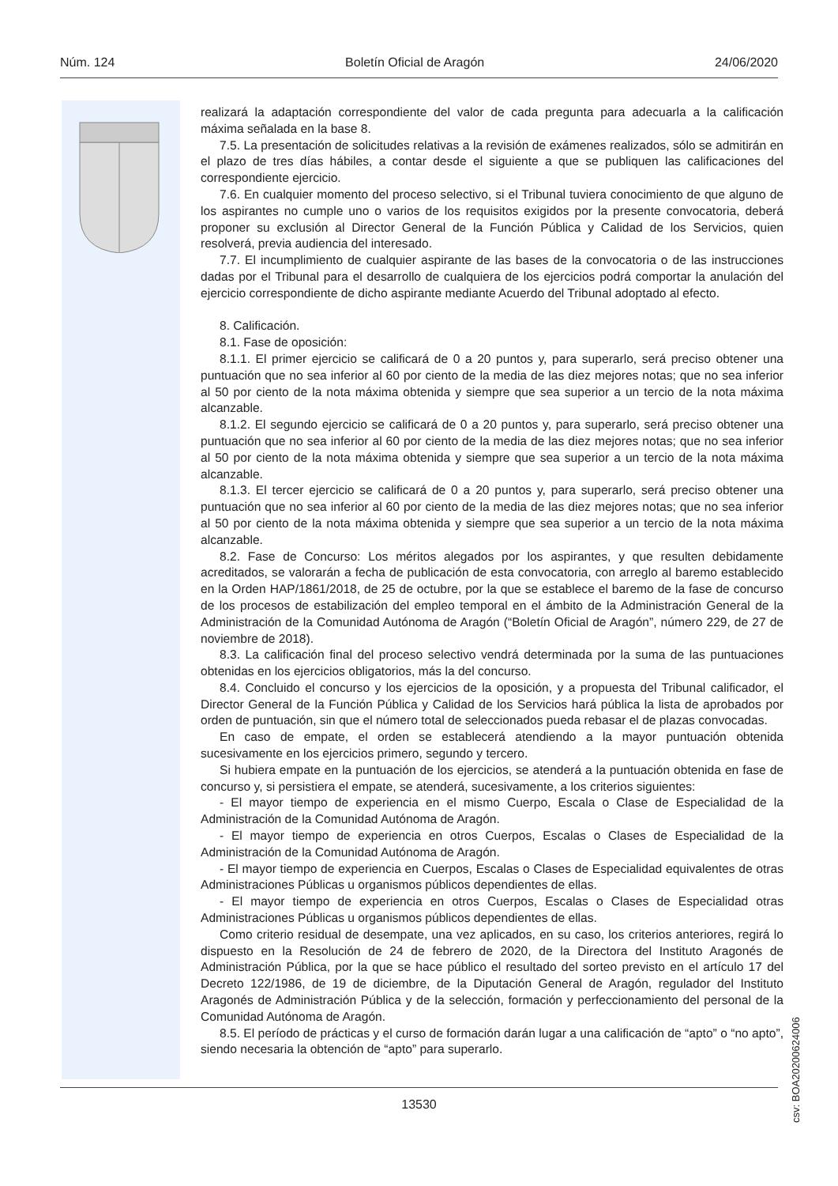Núm. 124 Boletín Oficial de Aragón 24/06/2020
realizará la adaptación correspondiente del valor de cada pregunta para adecuarla a la calificación máxima señalada en la base 8.
7.5. La presentación de solicitudes relativas a la revisión de exámenes realizados, sólo se admitirán en el plazo de tres días hábiles, a contar desde el siguiente a que se publiquen las calificaciones del correspondiente ejercicio.
7.6. En cualquier momento del proceso selectivo, si el Tribunal tuviera conocimiento de que alguno de los aspirantes no cumple uno o varios de los requisitos exigidos por la presente convocatoria, deberá proponer su exclusión al Director General de la Función Pública y Calidad de los Servicios, quien resolverá, previa audiencia del interesado.
7.7. El incumplimiento de cualquier aspirante de las bases de la convocatoria o de las instrucciones dadas por el Tribunal para el desarrollo de cualquiera de los ejercicios podrá comportar la anulación del ejercicio correspondiente de dicho aspirante mediante Acuerdo del Tribunal adoptado al efecto.
8. Calificación.
8.1. Fase de oposición:
8.1.1. El primer ejercicio se calificará de 0 a 20 puntos y, para superarlo, será preciso obtener una puntuación que no sea inferior al 60 por ciento de la media de las diez mejores notas; que no sea inferior al 50 por ciento de la nota máxima obtenida y siempre que sea superior a un tercio de la nota máxima alcanzable.
8.1.2. El segundo ejercicio se calificará de 0 a 20 puntos y, para superarlo, será preciso obtener una puntuación que no sea inferior al 60 por ciento de la media de las diez mejores notas; que no sea inferior al 50 por ciento de la nota máxima obtenida y siempre que sea superior a un tercio de la nota máxima alcanzable.
8.1.3. El tercer ejercicio se calificará de 0 a 20 puntos y, para superarlo, será preciso obtener una puntuación que no sea inferior al 60 por ciento de la media de las diez mejores notas; que no sea inferior al 50 por ciento de la nota máxima obtenida y siempre que sea superior a un tercio de la nota máxima alcanzable.
8.2. Fase de Concurso: Los méritos alegados por los aspirantes, y que resulten debidamente acreditados, se valorarán a fecha de publicación de esta convocatoria, con arreglo al baremo establecido en la Orden HAP/1861/2018, de 25 de octubre, por la que se establece el baremo de la fase de concurso de los procesos de estabilización del empleo temporal en el ámbito de la Administración General de la Administración de la Comunidad Autónoma de Aragón (“Boletín Oficial de Aragón”, número 229, de 27 de noviembre de 2018).
8.3. La calificación final del proceso selectivo vendrá determinada por la suma de las puntuaciones obtenidas en los ejercicios obligatorios, más la del concurso.
8.4. Concluido el concurso y los ejercicios de la oposición, y a propuesta del Tribunal calificador, el Director General de la Función Pública y Calidad de los Servicios hará pública la lista de aprobados por orden de puntuación, sin que el número total de seleccionados pueda rebasar el de plazas convocadas.
En caso de empate, el orden se establecerá atendiendo a la mayor puntuación obtenida sucesivamente en los ejercicios primero, segundo y tercero.
Si hubiera empate en la puntuación de los ejercicios, se atenderá a la puntuación obtenida en fase de concurso y, si persistiera el empate, se atenderá, sucesivamente, a los criterios siguientes:
- El mayor tiempo de experiencia en el mismo Cuerpo, Escala o Clase de Especialidad de la Administración de la Comunidad Autónoma de Aragón.
- El mayor tiempo de experiencia en otros Cuerpos, Escalas o Clases de Especialidad de la Administración de la Comunidad Autónoma de Aragón.
- El mayor tiempo de experiencia en Cuerpos, Escalas o Clases de Especialidad equivalentes de otras Administraciones Públicas u organismos públicos dependientes de ellas.
- El mayor tiempo de experiencia en otros Cuerpos, Escalas o Clases de Especialidad otras Administraciones Públicas u organismos públicos dependientes de ellas.
Como criterio residual de desempate, una vez aplicados, en su caso, los criterios anteriores, regirá lo dispuesto en la Resolución de 24 de febrero de 2020, de la Directora del Instituto Aragonés de Administración Pública, por la que se hace público el resultado del sorteo previsto en el artículo 17 del Decreto 122/1986, de 19 de diciembre, de la Diputación General de Aragón, regulador del Instituto Aragonés de Administración Pública y de la selección, formación y perfeccionamiento del personal de la Comunidad Autónoma de Aragón.
8.5. El período de prácticas y el curso de formación darán lugar a una calificación de “apto” o “no apto”, siendo necesaria la obtención de “apto” para superarlo.
csv: BOA20200624006
13530